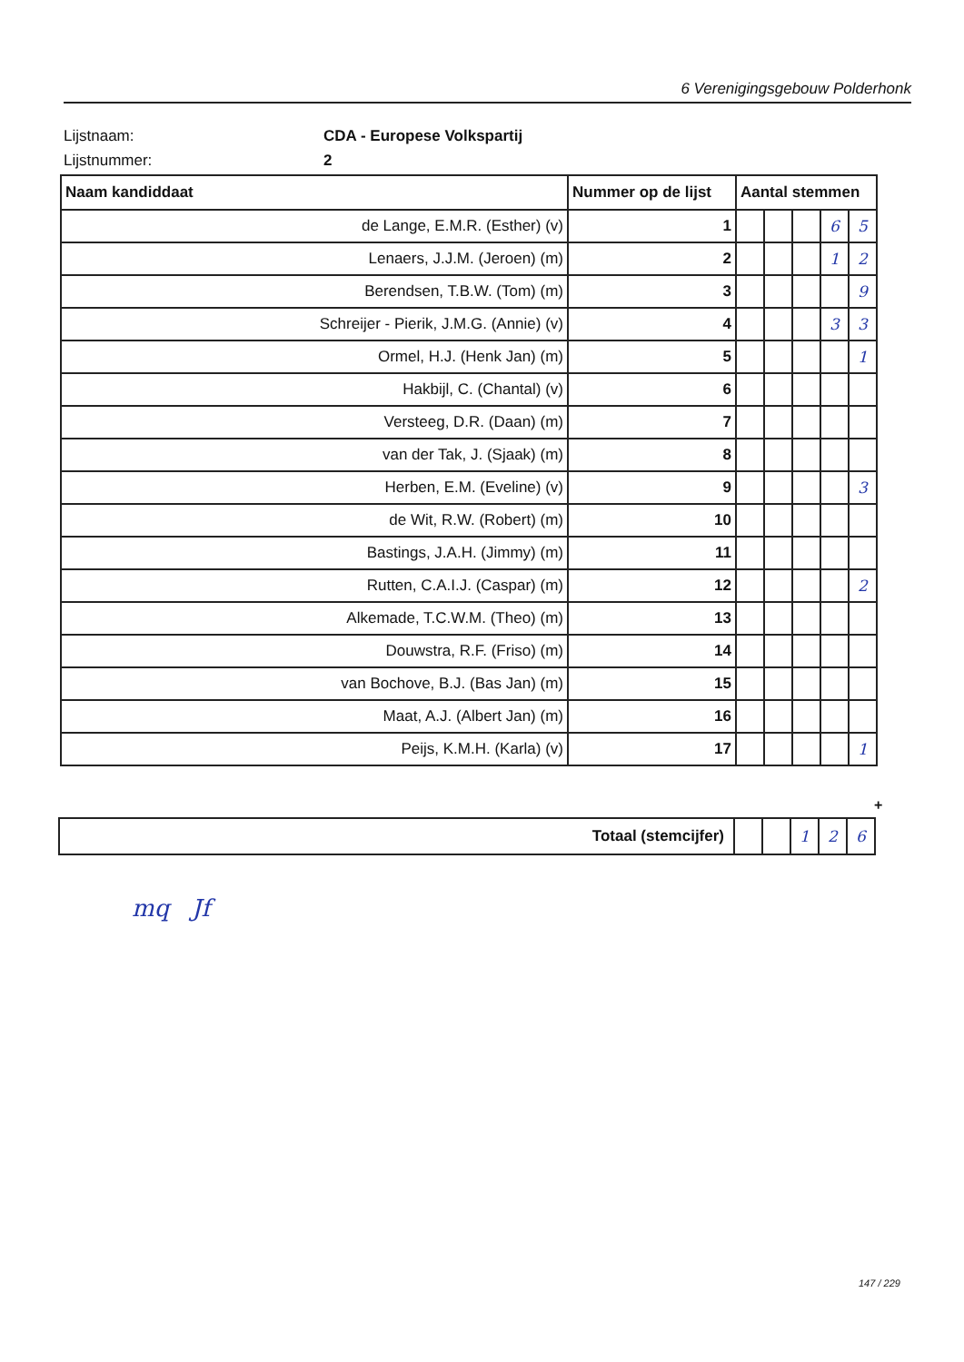6 Verenigingsgebouw Polderhonk
Lijstnaam: CDA - Europese Volkspartij
Lijstnummer: 2
| Naam kandiddaat | Nummer op de lijst | Aantal stemmen | | | | |
| --- | --- | --- | --- | --- | --- | --- |
| de Lange, E.M.R. (Esther) (v) | 1 | | | | 6 | 5 |
| Lenaers, J.J.M. (Jeroen) (m) | 2 | | | | 1 | 2 |
| Berendsen, T.B.W. (Tom) (m) | 3 | | | | | 9 |
| Schreijer - Pierik, J.M.G. (Annie) (v) | 4 | | | | 3 | 3 |
| Ormel, H.J. (Henk Jan) (m) | 5 | | | | | 1 |
| Hakbijl, C. (Chantal) (v) | 6 | | | | | |
| Versteeg, D.R. (Daan) (m) | 7 | | | | | |
| van der Tak, J. (Sjaak) (m) | 8 | | | | | |
| Herben, E.M. (Eveline) (v) | 9 | | | | | 3 |
| de Wit, R.W. (Robert) (m) | 10 | | | | | |
| Bastings, J.A.H. (Jimmy) (m) | 11 | | | | | |
| Rutten, C.A.I.J. (Caspar) (m) | 12 | | | | | 2 |
| Alkemade, T.C.W.M. (Theo) (m) | 13 | | | | | |
| Douwstra, R.F. (Friso) (m) | 14 | | | | | |
| van Bochove, B.J. (Bas Jan) (m) | 15 | | | | | |
| Maat, A.J. (Albert Jan) (m) | 16 | | | | | |
| Peijs, K.M.H. (Karla) (v) | 17 | | | | | 1 |
+
| Totaal (stemcijfer) | | | 1 | 2 | 6 |
mq Jf
147 / 229